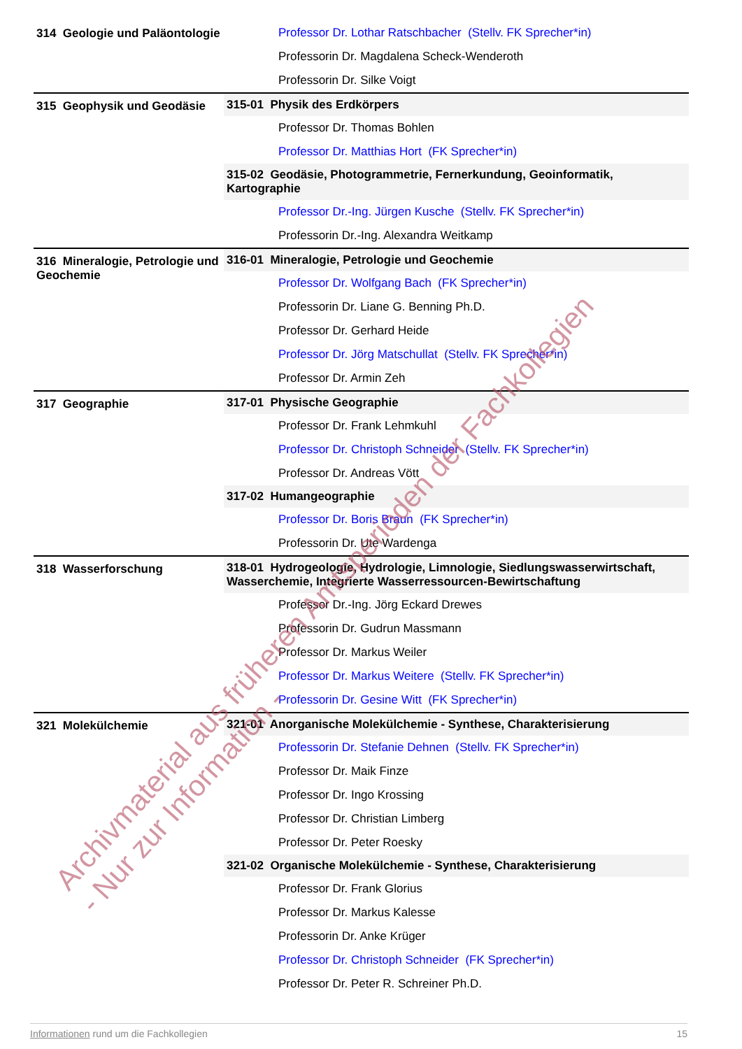| 314 Geologie und Paläontologie | Professor Dr. Lothar Ratschbacher (Stellv. FK Sprecher*in) |
| | Professorin Dr. Magdalena Scheck-Wenderoth |
| | Professorin Dr. Silke Voigt |
| 315 Geophysik und Geodäsie | 315-01 Physik des Erdkörpers |
| | Professor Dr. Thomas Bohlen |
| | Professor Dr. Matthias Hort (FK Sprecher*in) |
| | 315-02 Geodäsie, Photogrammetrie, Fernerkundung, Geoinformatik, Kartographie |
| | Professor Dr.-Ing. Jürgen Kusche (Stellv. FK Sprecher*in) |
| | Professorin Dr.-Ing. Alexandra Weitkamp |
| 316 Mineralogie, Petrologie und Geochemie | 316-01 Mineralogie, Petrologie und Geochemie |
| | Professor Dr. Wolfgang Bach (FK Sprecher*in) |
| | Professorin Dr. Liane G. Benning Ph.D. |
| | Professor Dr. Gerhard Heide |
| | Professor Dr. Jörg Matschullat (Stellv. FK Sprecher*in) |
| | Professor Dr. Armin Zeh |
| 317 Geographie | 317-01 Physische Geographie |
| | Professor Dr. Frank Lehmkuhl |
| | Professor Dr. Christoph Schneider (Stellv. FK Sprecher*in) |
| | Professor Dr. Andreas Vött |
| | 317-02 Humangeographie |
| | Professor Dr. Boris Braun (FK Sprecher*in) |
| | Professorin Dr. Ute Wardenga |
| 318 Wasserforschung | 318-01 Hydrogeologie, Hydrologie, Limnologie, Siedlungswasserwirtschaft, Wasserchemie, Integrierte Wasserressourcen-Bewirtschaftung |
| | Professor Dr.-Ing. Jörg Eckard Drewes |
| | Professorin Dr. Gudrun Massmann |
| | Professor Dr. Markus Weiler |
| | Professor Dr. Markus Weitere (Stellv. FK Sprecher*in) |
| | Professorin Dr. Gesine Witt (FK Sprecher*in) |
| 321 Molekülchemie | 321-01 Anorganische Molekülchemie - Synthese, Charakterisierung |
| | Professorin Dr. Stefanie Dehnen (Stellv. FK Sprecher*in) |
| | Professor Dr. Maik Finze |
| | Professor Dr. Ingo Krossing |
| | Professor Dr. Christian Limberg |
| | Professor Dr. Peter Roesky |
| | 321-02 Organische Molekülchemie - Synthese, Charakterisierung |
| | Professor Dr. Frank Glorius |
| | Professor Dr. Markus Kalesse |
| | Professorin Dr. Anke Krüger |
| | Professor Dr. Christoph Schneider (FK Sprecher*in) |
| | Professor Dr. Peter R. Schreiner Ph.D. |
Informationen rund um die Fachkollegien 15
Archivmaterial aus früheren Amtsperioden der Fachkollegien
- Nur zur Information -